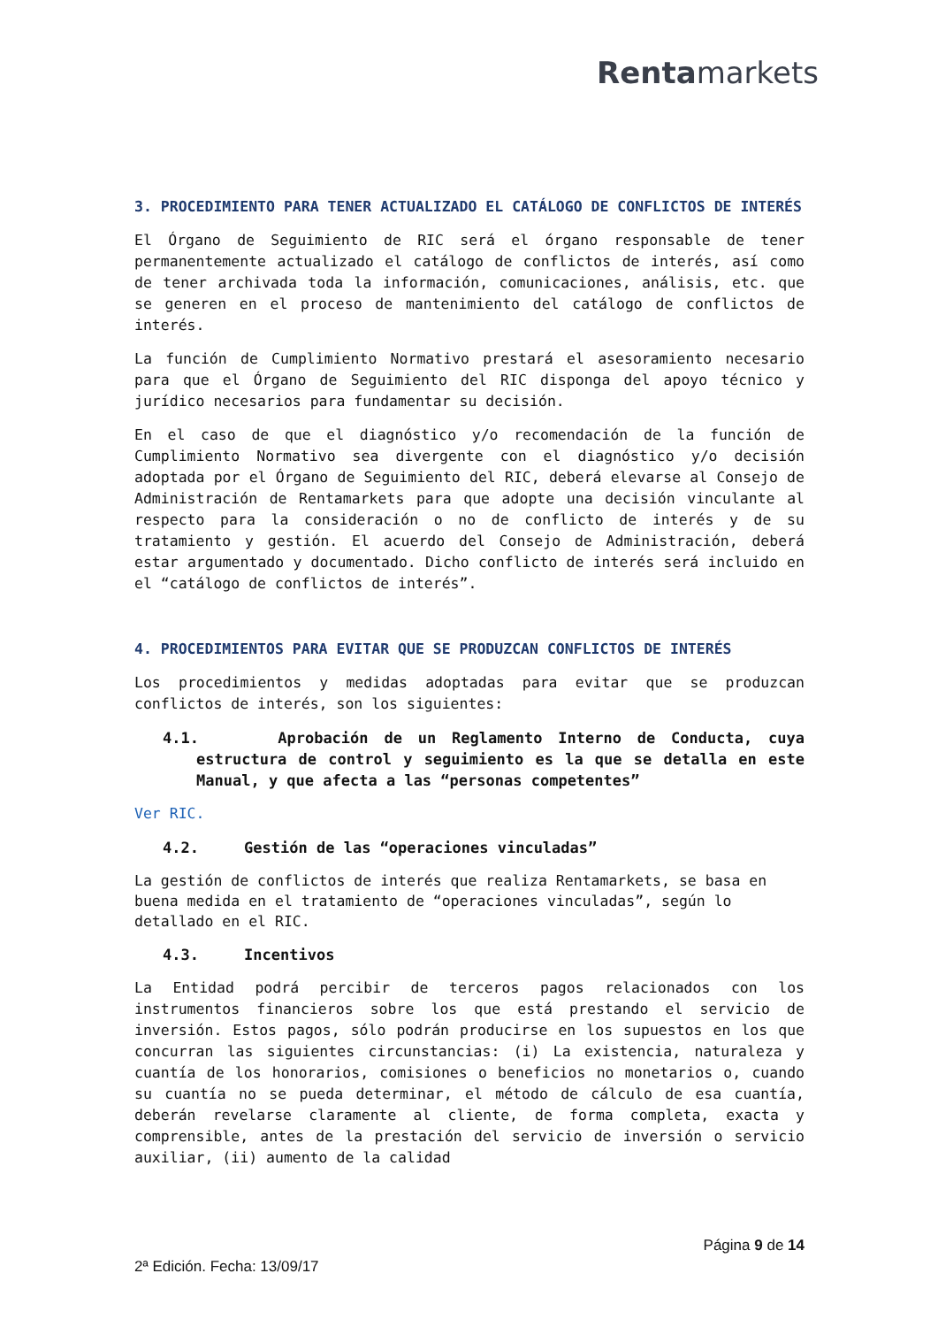Rentamarkets
3. PROCEDIMIENTO PARA TENER ACTUALIZADO EL CATÁLOGO DE CONFLICTOS DE INTERÉS
El Órgano de Seguimiento de RIC será el órgano responsable de tener permanentemente actualizado el catálogo de conflictos de interés, así como de tener archivada toda la información, comunicaciones, análisis, etc. que se generen en el proceso de mantenimiento del catálogo de conflictos de interés.
La función de Cumplimiento Normativo prestará el asesoramiento necesario para que el Órgano de Seguimiento del RIC disponga del apoyo técnico y jurídico necesarios para fundamentar su decisión.
En el caso de que el diagnóstico y/o recomendación de la función de Cumplimiento Normativo sea divergente con el diagnóstico y/o decisión adoptada por el Órgano de Seguimiento del RIC, deberá elevarse al Consejo de Administración de Rentamarkets para que adopte una decisión vinculante al respecto para la consideración o no de conflicto de interés y de su tratamiento y gestión. El acuerdo del Consejo de Administración, deberá estar argumentado y documentado. Dicho conflicto de interés será incluido en el “catálogo de conflictos de interés”.
4. PROCEDIMIENTOS PARA EVITAR QUE SE PRODUZCAN CONFLICTOS DE INTERÉS
Los procedimientos y medidas adoptadas para evitar que se produzcan conflictos de interés, son los siguientes:
4.1. Aprobación de un Reglamento Interno de Conducta, cuya estructura de control y seguimiento es la que se detalla en este Manual, y que afecta a las “personas competentes”
Ver RIC.
4.2. Gestión de las “operaciones vinculadas”
La gestión de conflictos de interés que realiza Rentamarkets, se basa en buena medida en el tratamiento de “operaciones vinculadas”, según lo detallado en el RIC.
4.3. Incentivos
La Entidad podrá percibir de terceros pagos relacionados con los instrumentos financieros sobre los que está prestando el servicio de inversión. Estos pagos, sólo podrán producirse en los supuestos en los que concurran las siguientes circunstancias: (i) La existencia, naturaleza y cuantía de los honorarios, comisiones o beneficios no monetarios o, cuando su cuantía no se pueda determinar, el método de cálculo de esa cuantía, deberán revelarse claramente al cliente, de forma completa, exacta y comprensible, antes de la prestación del servicio de inversión o servicio auxiliar, (ii) aumento de la calidad
Página 9 de 14
2ª Edición. Fecha: 13/09/17